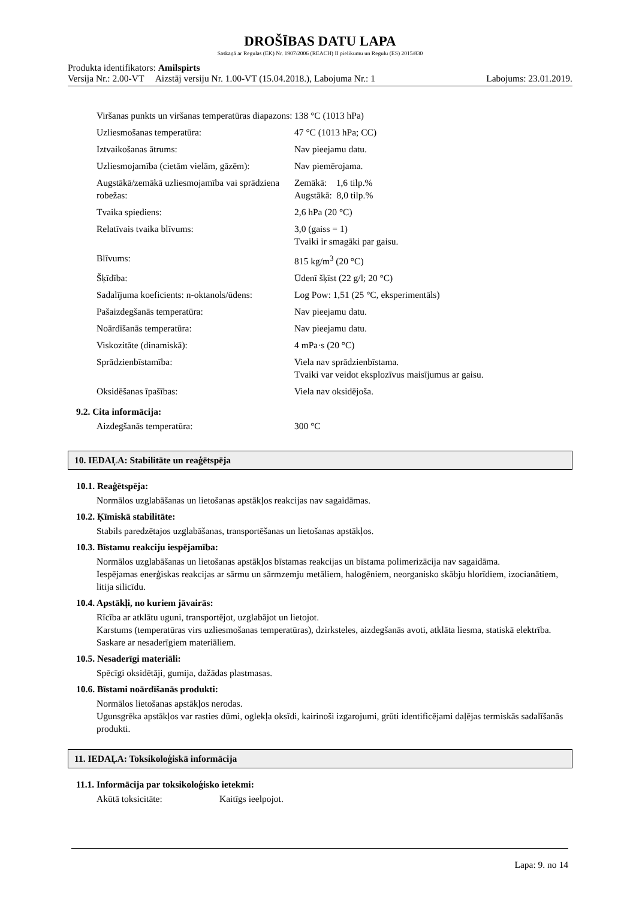DROŠĪBAS DATU LAPA
Saskaņā ar Regulas (EK) Nr. 1907/2006 (REACH) II pielikumu un Regulu (ES) 2015/830
Produkta identifikators: Amilspirts
Versija Nr.: 2.00-VT Aizstāj versiju Nr. 1.00-VT (15.04.2018.), Labojuma Nr.: 1 Labojums: 23.01.2019.
| Viršanas punkts un viršanas temperatūras diapazons: | 138 °C (1013 hPa) |
| Uzliesmošanas temperatūra: | 47 °C (1013 hPa; CC) |
| Iztvaikošanas ātrums: | Nav pieejamu datu. |
| Uzliesmojamība (cietām vielām, gāzēm): | Nav piemērojama. |
| Augstākā/zemākā uzliesmojamība vai sprādziena robežas: | Zemākā: 1,6 tilp.% Augstākā: 8,0 tilp.% |
| Tvaika spiediens: | 2,6 hPa (20 °C) |
| Relatīvais tvaika blīvums: | 3,0 (gaiss = 1) Tvaiki ir smagāki par gaisu. |
| Blīvums: | 815 kg/m<sup>3</sup> (20 °C) |
| Šķīdība: | Ūdenī šķīst (22 g/l; 20 °C) |
| Sadalījuma koeficients: n-oktanols/ūdens: | Log Pow: 1,51 (25 °C, eksperimentāls) |
| Pašaizdegšanās temperatūra: | Nav pieejamu datu. |
| Noārdīšanās temperatūra: | Nav pieejamu datu. |
| Viskozitāte (dinamiskā): | 4 mPa·s (20 °C) |
| Sprādzienbīstamība: | Viela nav sprādzienbīstama. Tvaiki var veidot eksplozīvus maisījumus ar gaisu. |
| Oksidēšanas īpašības: | Viela nav oksidējoša. |
9.2. Cita informācija:
| Aizdegšanās temperatūra: | 300 °C |
10. IEDAĻA: Stabilitāte un reaģētspēja
10.1. Reaģētspēja:
Normālos uzglabāšanas un lietošanas apstākļos reakcijas nav sagaidāmas.
10.2. Ķīmiskā stabilitāte:
Stabils paredzētajos uzglabāšanas, transportēšanas un lietošanas apstākļos.
10.3. Bīstamu reakciju iespējamība:
Normālos uzglabāšanas un lietošanas apstākļos bīstamas reakcijas un bīstama polimerizācija nav sagaidāma.
Iespējamas enerģiskas reakcijas ar sārmu un sārmzemju metāliem, halogēniem, neorganisko skābju hlorīdiem, izocianātiem, litija silicīdu.
10.4. Apstākļi, no kuriem jāvairās:
Rīcība ar atklātu uguni, transportējot, uzglabājot un lietojot.
Karstums (temperatūras virs uzliesmošanas temperatūras), dzirksteles, aizdegšanās avoti, atklāta liesma, statiskā elektrība. Saskare ar nesaderīgiem materiāliem.
10.5. Nesaderīgi materiāli:
Spēcīgi oksidētāji, gumija, dažādas plastmasas.
10.6. Bīstami noārdīšanās produkti:
Normālos lietošanas apstākļos nerodas.
Ugunsgrēka apstākļos var rasties dūmi, oglekļa oksīdi, kairinoši izgarojumi, grūti identificējami daļējas termiskās sadalīšanās produkti.
11. IEDAĻA: Toksikoloģiskā informācija
11.1. Informācija par toksikoloģisko ietekmi:
| Akūtā toksicitāte: | Kaitīgs ieelpojot. |
Lapa: 9. no 14